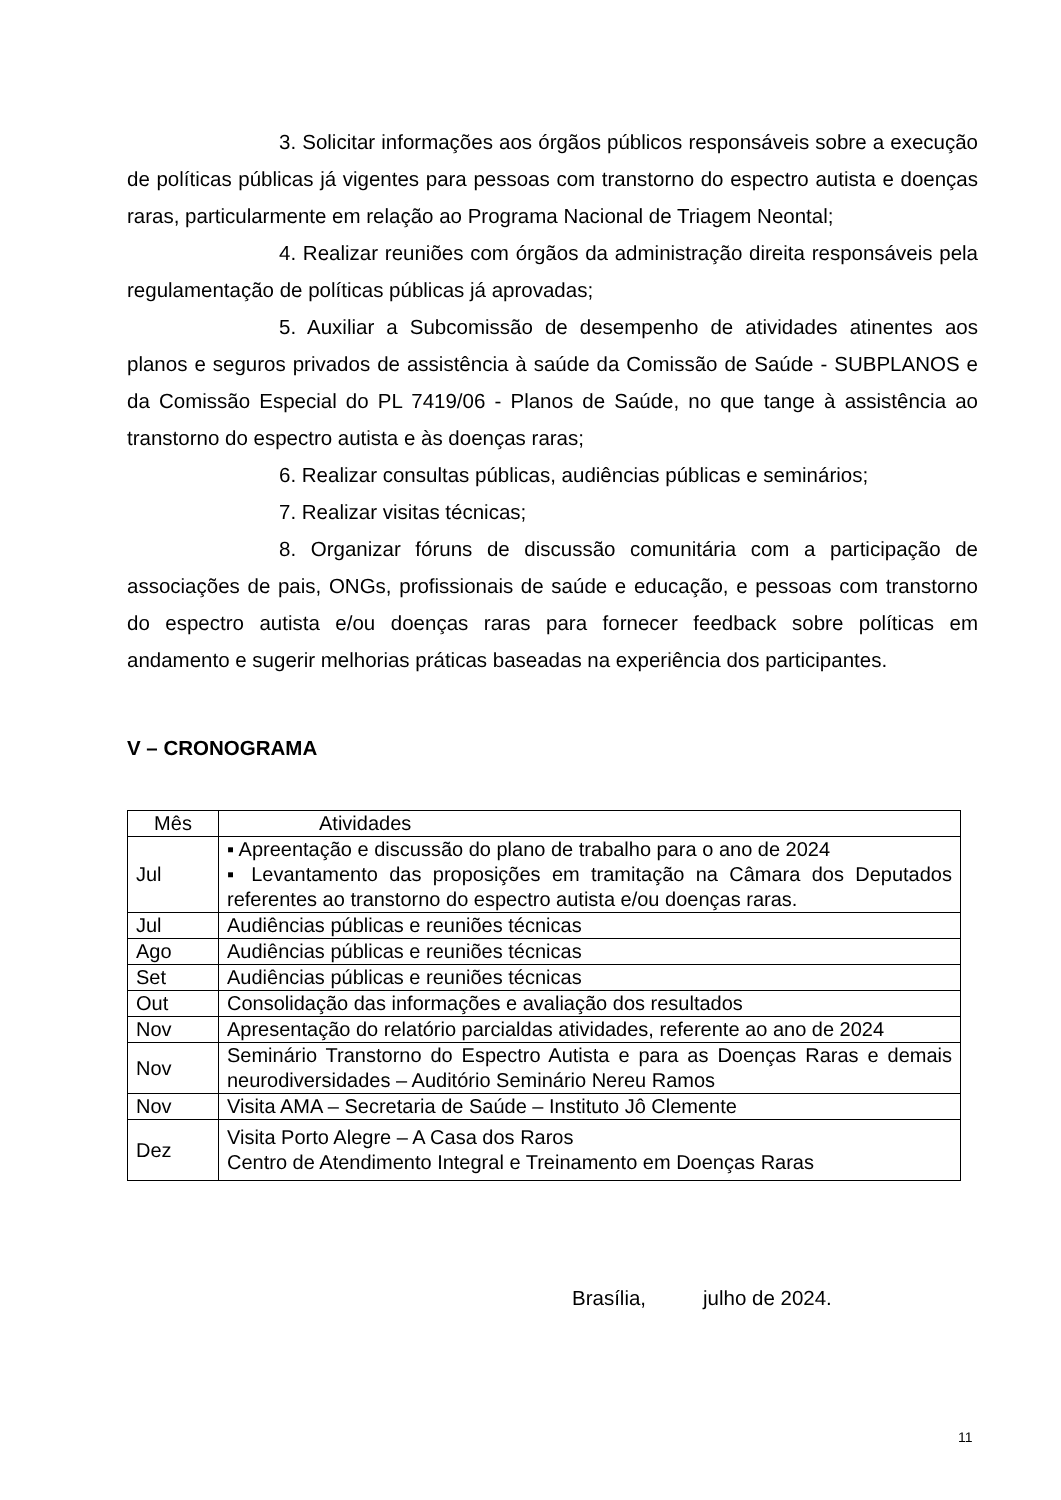3. Solicitar informações aos órgãos públicos responsáveis sobre a execução de políticas públicas já vigentes para pessoas com transtorno do espectro autista e doenças raras, particularmente em relação ao Programa Nacional de Triagem Neontal;
4. Realizar reuniões com órgãos da administração direita responsáveis pela regulamentação de políticas públicas já aprovadas;
5. Auxiliar a Subcomissão de desempenho de atividades atinentes aos planos e seguros privados de assistência à saúde da Comissão de Saúde - SUBPLANOS e da Comissão Especial do PL 7419/06 - Planos de Saúde, no que tange à assistência ao transtorno do espectro autista e às doenças raras;
6. Realizar consultas públicas, audiências públicas e seminários;
7. Realizar visitas técnicas;
8. Organizar fóruns de discussão comunitária com a participação de associações de pais, ONGs, profissionais de saúde e educação, e pessoas com transtorno do espectro autista e/ou doenças raras para fornecer feedback sobre políticas em andamento e sugerir melhorias práticas baseadas na experiência dos participantes.
V – CRONOGRAMA
| Mês | Atividades |
| --- | --- |
| Jul | ▪ Apreentação e discussão do plano de trabalho para o ano de 2024 ▪ Levantamento das proposições em tramitação na Câmara dos Deputados referentes ao transtorno do espectro autista e/ou doenças raras. |
| Jul | Audiências públicas e reuniões técnicas |
| Ago | Audiências públicas e reuniões técnicas |
| Set | Audiências públicas e reuniões técnicas |
| Out | Consolidação das informações e avaliação dos resultados |
| Nov | Apresentação do relatório parcialdas atividades, referente ao ano de 2024 |
| Nov | Seminário Transtorno do Espectro Autista e para as Doenças Raras e demais neurodiversidades – Auditório Seminário Nereu Ramos |
| Nov | Visita AMA – Secretaria de Saúde – Instituto Jô Clemente |
| Dez | Visita Porto Alegre – A Casa dos Raros Centro de Atendimento Integral e Treinamento em Doenças Raras |
Brasília, julho de 2024.
11